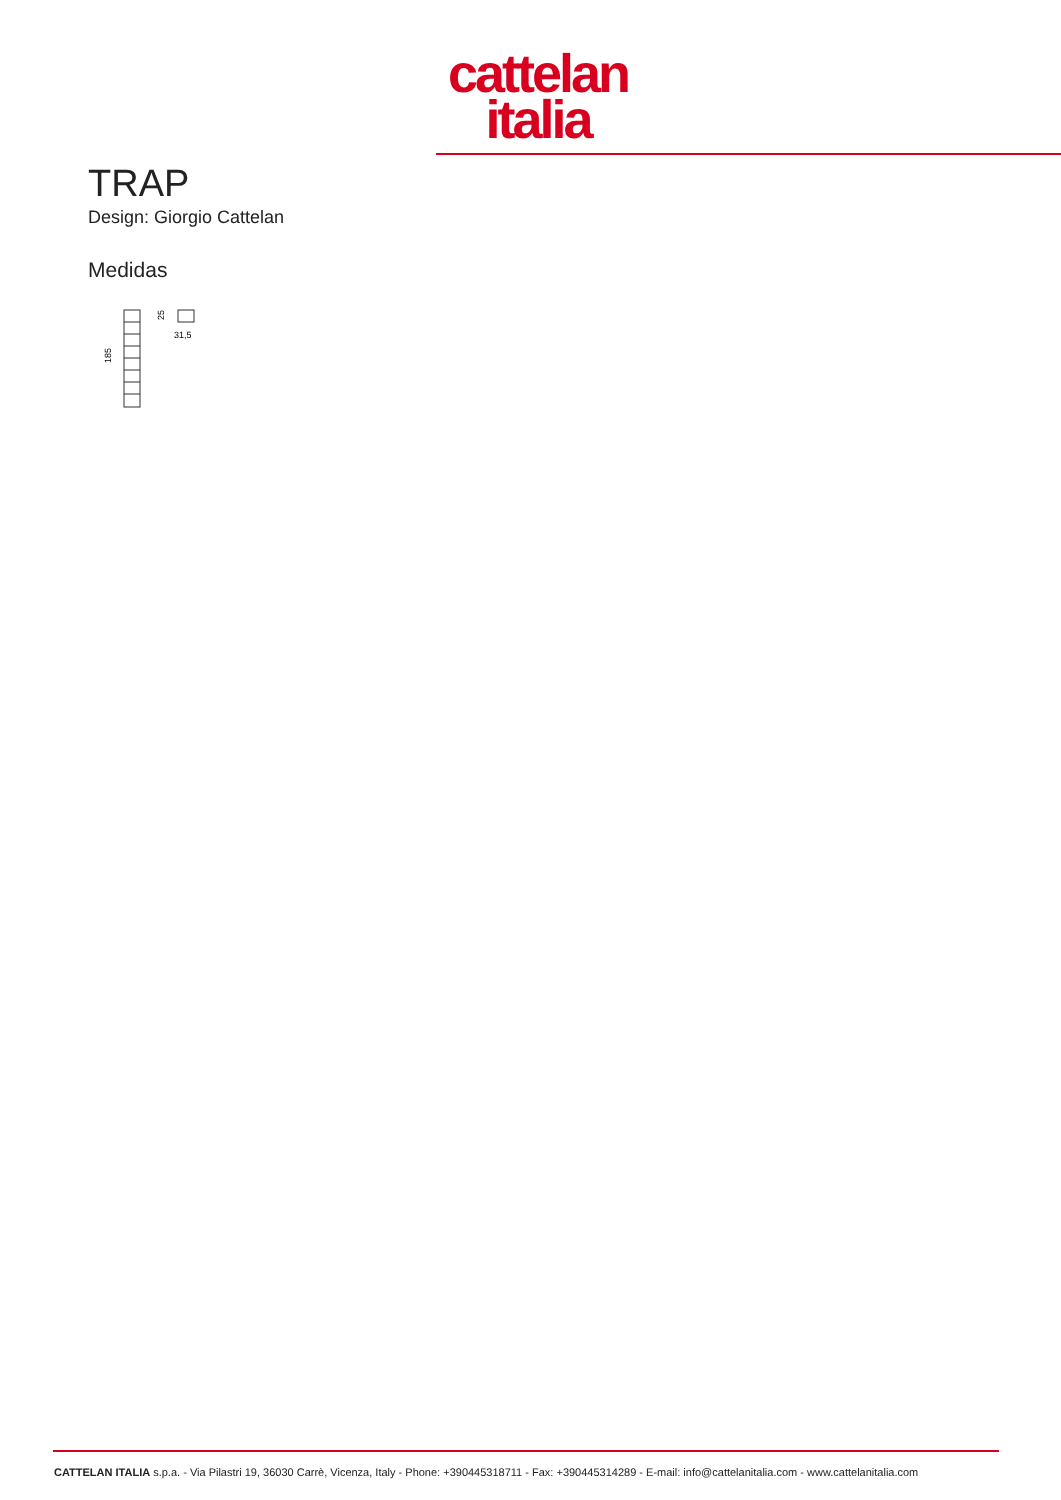cattelan
italia
TRAP
Design: Giorgio Cattelan
Medidas
185
25
31,5
CATTELAN ITALIA s.p.a. - Via Pilastri 19, 36030 Carrè, Vicenza, Italy - Phone: +390445318711 - Fax: +390445314289 - E-mail: info@cattelanitalia.com - www.cattelanitalia.com